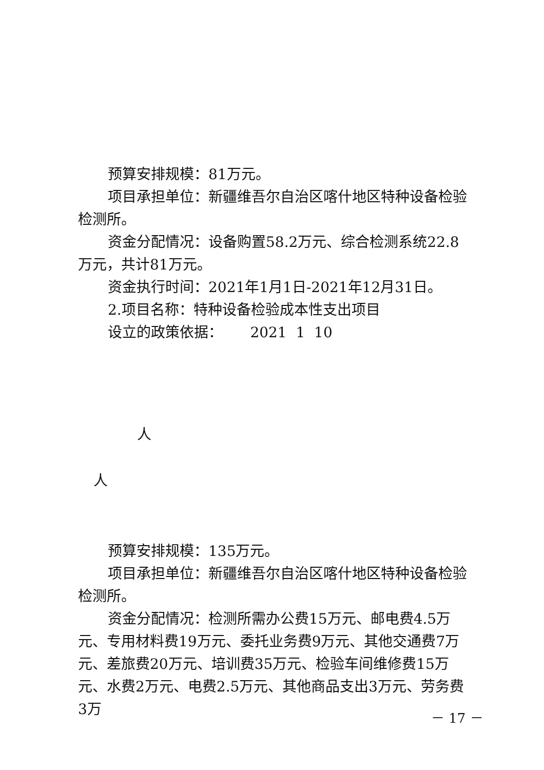预算安排规模：81万元。
项目承担单位：新疆维吾尔自治区喀什地区特种设备检验检测所。
资金分配情况：设备购置58.2万元、综合检测系统22.8万元，共计81万元。
资金执行时间：2021年1月1日-2021年12月31日。
2.项目名称：特种设备检验成本性支出项目
设立的政策依据： 2021 1 10
人
人
预算安排规模：135万元。
项目承担单位：新疆维吾尔自治区喀什地区特种设备检验检测所。
资金分配情况：检测所需办公费15万元、邮电费4.5万元、专用材料费19万元、委托业务费9万元、其他交通费7万元、差旅费20万元、培训费35万元、检验车间维修费15万元、水费2万元、电费2.5万元、其他商品支出3万元、劳务费3万
－ 17 －